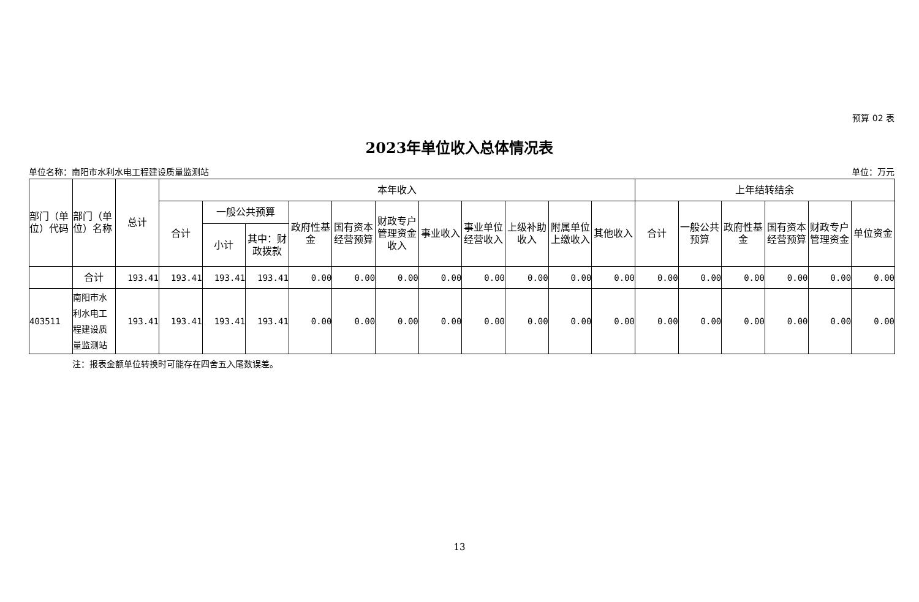预算 02 表
2023年单位收入总体情况表
单位名称：南阳市水利水电工程建设质量监测站 单位：万元
| 部门（单位）代码 | 部门（单位）名称 | 总计 | 本年收入 | | | | | | | | | | | 上年结转结余 | | | | | |
| --- | --- | --- | --- | --- | --- | --- | --- | --- | --- | --- | --- | --- | --- | --- | --- | --- | --- | --- | --- |
| | | | 合计 | 一般公共预算 | | 政府性基金 | 国有资本经营预算 | 财政专户管理资金收入 | 事业收入 | 事业单位经营收入 | 上级补助收入 | 附属单位上缴收入 | 其他收入 | 合计 | 一般公共预算 | 政府性基金 | 国有资本经营预算 | 财政专户管理资金 | 单位资金 |
| | | | | 小计 | 其中：财政拨款 | | | | | | | | | | | | | | |
| | 合计 | 193.41 | 193.41 | 193.41 | 193.41 | 0.00 | 0.00 | 0.00 | 0.00 | 0.00 | 0.00 | 0.00 | 0.00 | 0.00 | 0.00 | 0.00 | 0.00 | 0.00 | 0.00 |
| 403511 | 南阳市水利水电工程建设质量监测站 | 193.41 | 193.41 | 193.41 | 193.41 | 0.00 | 0.00 | 0.00 | 0.00 | 0.00 | 0.00 | 0.00 | 0.00 | 0.00 | 0.00 | 0.00 | 0.00 | 0.00 | 0.00 |
注：报表金额单位转换时可能存在四舍五入尾数误差。
13